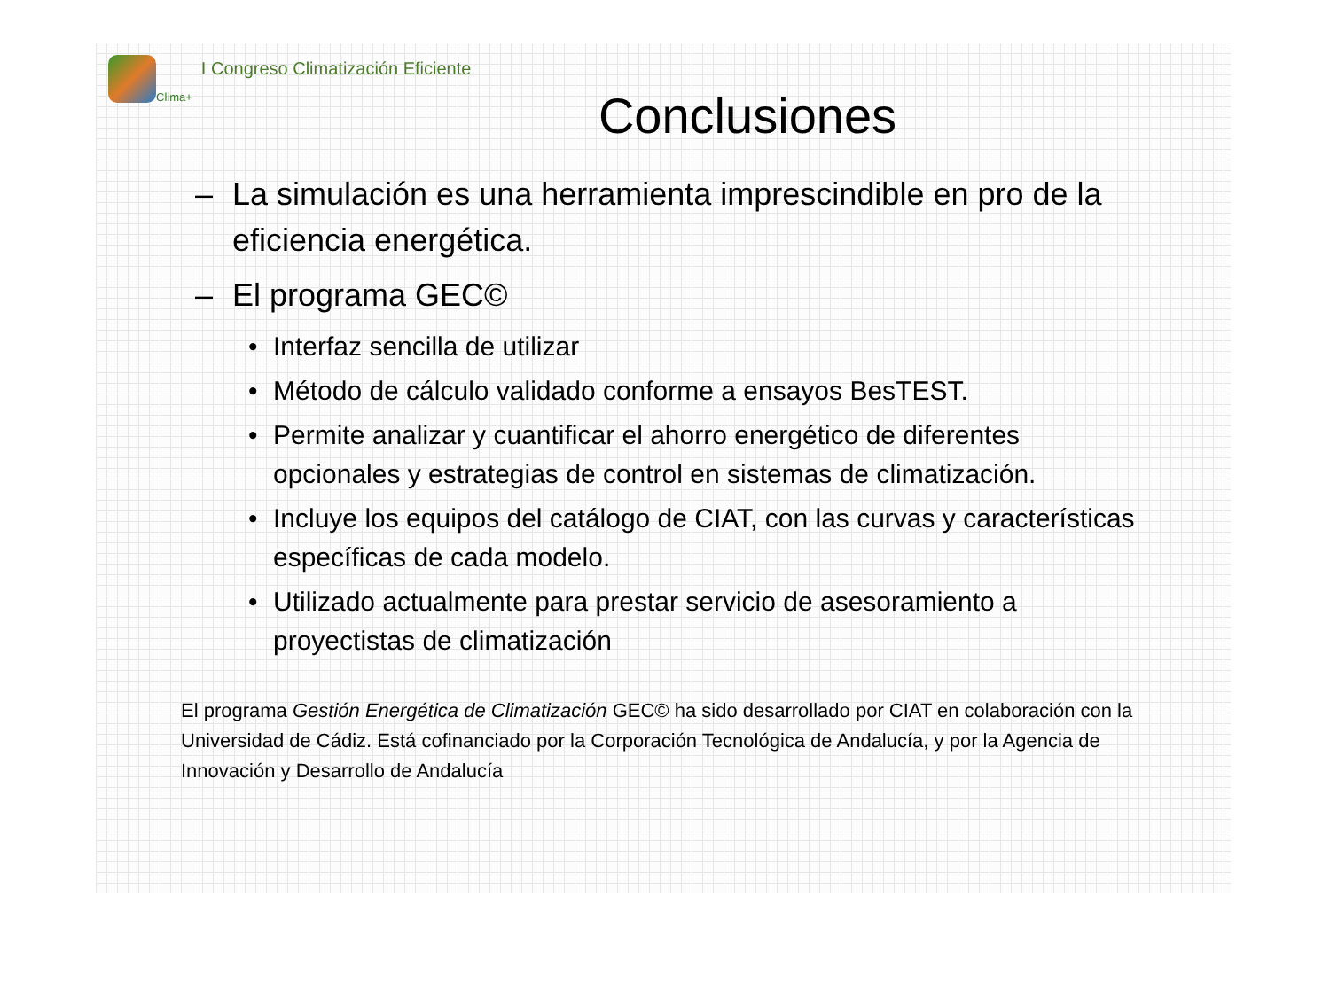Clima+
I Congreso Climatización Eficiente
Conclusiones
– La simulación es una herramienta imprescindible en pro de la eficiencia energética.
– El programa GEC©
• Interfaz sencilla de utilizar
• Método de cálculo validado conforme a ensayos BesTEST.
• Permite analizar y cuantificar el ahorro energético de diferentes opcionales y estrategias de control en sistemas de climatización.
• Incluye los equipos del catálogo de CIAT, con las curvas y características específicas de cada modelo.
• Utilizado actualmente para prestar servicio de asesoramiento a proyectistas de climatización
El programa Gestión Energética de Climatización GEC© ha sido desarrollado por CIAT en colaboración con la Universidad de Cádiz. Está cofinanciado por la Corporación Tecnológica de Andalucía, y por la Agencia de Innovación y Desarrollo de Andalucía